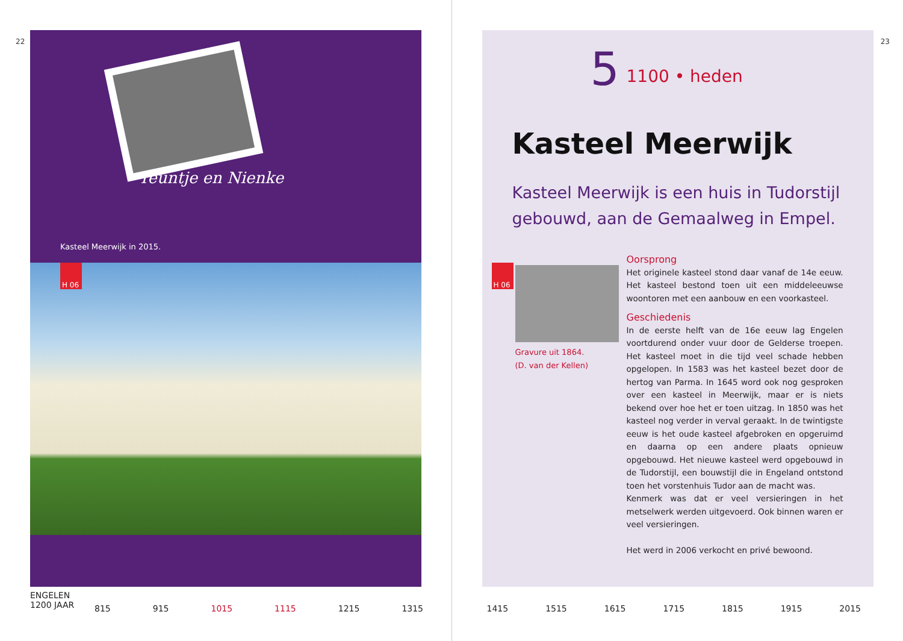22
Teuntje en Nienke
Kasteel Meerwijk in 2015.
H 06
ENGELEN
1200 JAAR
815 915 1015 1115 1215 1315
23
5 1100 • heden
Kasteel Meerwijk
Kasteel Meerwijk is een huis in Tudorstijl gebouwd, aan de Gemaalweg in Empel.
H 06
Gravure uit 1864.
(D. van der Kellen)
Oorsprong
Het originele kasteel stond daar vanaf de 14e eeuw. Het kasteel bestond toen uit een middeleeuwse woontoren met een aanbouw en een voorkasteel.
Geschiedenis
In de eerste helft van de 16e eeuw lag Engelen voortdurend onder vuur door de Gelderse troepen. Het kasteel moet in die tijd veel schade hebben opgelopen. In 1583 was het kasteel bezet door de hertog van Parma. In 1645 word ook nog gesproken over een kasteel in Meerwijk, maar er is niets bekend over hoe het er toen uitzag. In 1850 was het kasteel nog verder in verval geraakt. In de twintigste eeuw is het oude kasteel afgebroken en opgeruimd en daarna op een andere plaats opnieuw opgebouwd. Het nieuwe kasteel werd opgebouwd in de Tudorstijl, een bouwstijl die in Engeland ontstond toen het vorstenhuis Tudor aan de macht was.
Kenmerk was dat er veel versieringen in het metselwerk werden uitgevoerd. Ook binnen waren er veel versieringen.
Het werd in 2006 verkocht en privé bewoond.
1415 1515 1615 1715 1815 1915 2015